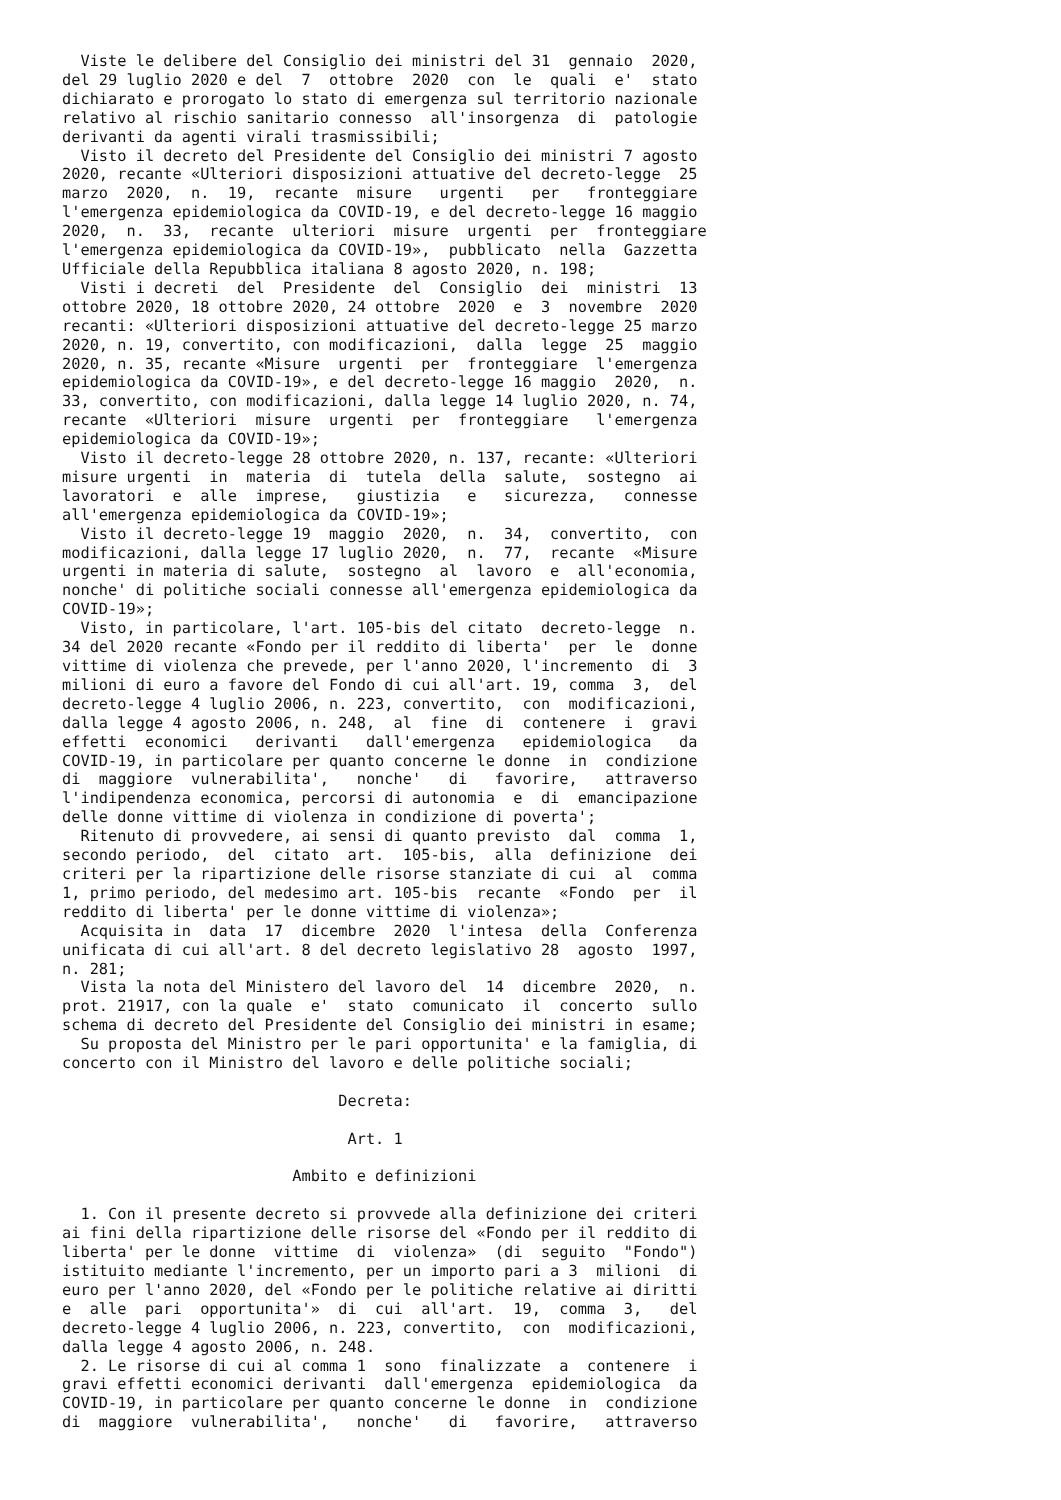Viste le delibere del Consiglio dei ministri del 31  gennaio  2020,
del 29 luglio 2020 e del  7  ottobre  2020  con  le  quali  e'  stato
dichiarato e prorogato lo stato di emergenza sul territorio nazionale
relativo al rischio sanitario connesso  all'insorgenza  di  patologie
derivanti da agenti virali trasmissibili;
  Visto il decreto del Presidente del Consiglio dei ministri 7 agosto
2020, recante «Ulteriori disposizioni attuative del decreto-legge  25
marzo  2020,  n.  19,  recante  misure   urgenti   per   fronteggiare
l'emergenza epidemiologica da COVID-19, e del decreto-legge 16 maggio
2020,  n.  33,  recante  ulteriori  misure  urgenti  per  fronteggiare
l'emergenza epidemiologica da COVID-19»,  pubblicato  nella  Gazzetta
Ufficiale della Repubblica italiana 8 agosto 2020, n. 198;
  Visti i decreti  del  Presidente  del  Consiglio  dei  ministri  13
ottobre 2020, 18 ottobre 2020, 24 ottobre  2020  e  3  novembre  2020
recanti: «Ulteriori disposizioni attuative del decreto-legge 25 marzo
2020, n. 19, convertito, con modificazioni,  dalla  legge  25  maggio
2020, n. 35, recante «Misure  urgenti  per  fronteggiare  l'emergenza
epidemiologica da COVID-19», e del decreto-legge 16 maggio  2020,  n.
33, convertito, con modificazioni, dalla legge 14 luglio 2020, n. 74,
recante  «Ulteriori  misure  urgenti  per  fronteggiare   l'emergenza
epidemiologica da COVID-19»;
  Visto il decreto-legge 28 ottobre 2020, n. 137, recante: «Ulteriori
misure urgenti  in  materia  di  tutela  della  salute,  sostegno  ai
lavoratori  e  alle  imprese,   giustizia   e   sicurezza,   connesse
all'emergenza epidemiologica da COVID-19»;
  Visto il decreto-legge 19  maggio  2020,  n.  34,  convertito,  con
modificazioni, dalla legge 17 luglio 2020,  n.  77,  recante  «Misure
urgenti in materia di salute,  sostegno  al  lavoro  e  all'economia,
nonche' di politiche sociali connesse all'emergenza epidemiologica da
COVID-19»;
  Visto, in particolare, l'art. 105-bis del citato  decreto-legge  n.
34 del 2020 recante «Fondo per il reddito di liberta'  per  le  donne
vittime di violenza che prevede, per l'anno 2020, l'incremento  di  3
milioni di euro a favore del Fondo di cui all'art. 19, comma  3,  del
decreto-legge 4 luglio 2006, n. 223, convertito,  con  modificazioni,
dalla legge 4 agosto 2006, n. 248,  al  fine  di  contenere  i  gravi
effetti  economici   derivanti   dall'emergenza   epidemiologica   da
COVID-19, in particolare per quanto concerne le donne  in  condizione
di  maggiore  vulnerabilita',   nonche'   di   favorire,   attraverso
l'indipendenza economica, percorsi di autonomia  e  di  emancipazione
delle donne vittime di violenza in condizione di poverta';
  Ritenuto di provvedere, ai sensi di quanto previsto  dal  comma  1,
secondo periodo,  del  citato  art.  105-bis,  alla  definizione  dei
criteri per la ripartizione delle risorse stanziate di cui  al  comma
1, primo periodo, del medesimo art. 105-bis  recante  «Fondo  per  il
reddito di liberta' per le donne vittime di violenza»;
  Acquisita in  data  17  dicembre  2020  l'intesa  della  Conferenza
unificata di cui all'art. 8 del decreto legislativo 28  agosto  1997,
n. 281;
  Vista la nota del Ministero del lavoro del  14  dicembre  2020,  n.
prot. 21917, con la quale  e'  stato  comunicato  il  concerto  sullo
schema di decreto del Presidente del Consiglio dei ministri in esame;
  Su proposta del Ministro per le pari opportunita' e la famiglia, di
concerto con il Ministro del lavoro e delle politiche sociali;

                              Decreta:

                               Art. 1

                         Ambito e definizioni

  1. Con il presente decreto si provvede alla definizione dei criteri
ai fini della ripartizione delle risorse del «Fondo per il reddito di
liberta' per le donne  vittime  di  violenza»  (di  seguito  "Fondo")
istituito mediante l'incremento, per un importo pari a 3  milioni  di
euro per l'anno 2020, del «Fondo per le politiche relative ai diritti
e  alle  pari  opportunita'»  di  cui  all'art.  19,  comma  3,   del
decreto-legge 4 luglio 2006, n. 223, convertito,  con  modificazioni,
dalla legge 4 agosto 2006, n. 248.
  2. Le risorse di cui al comma 1  sono  finalizzate  a  contenere  i
gravi effetti economici derivanti  dall'emergenza  epidemiologica  da
COVID-19, in particolare per quanto concerne le donne  in  condizione
di  maggiore  vulnerabilita',   nonche'   di   favorire,   attraverso